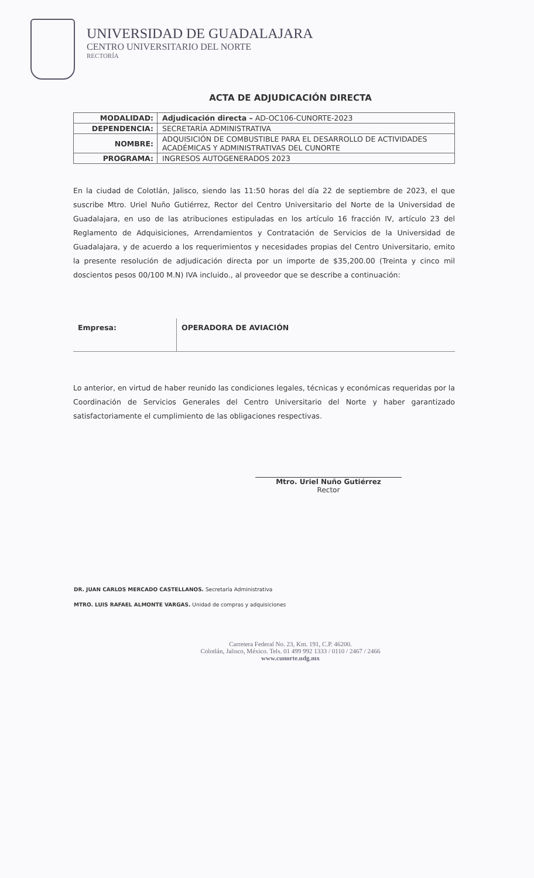UNIVERSIDAD DE GUADALAJARA
CENTRO UNIVERSITARIO DEL NORTE
RECTORÍA
ACTA DE ADJUDICACIÓN DIRECTA
| MODALIDAD: | Adjudicación directa – AD-OC106-CUNORTE-2023 |
| DEPENDENCIA: | SECRETARÍA ADMINISTRATIVA |
| NOMBRE: | ADQUISICIÓN DE COMBUSTIBLE PARA EL DESARROLLO DE ACTIVIDADES ACADÉMICAS Y ADMINISTRATIVAS DEL CUNORTE |
| PROGRAMA: | INGRESOS AUTOGENERADOS 2023 |
En la ciudad de Colotlán, Jalisco, siendo las 11:50 horas del día 22 de septiembre de 2023, el que suscribe Mtro. Uriel Nuño Gutiérrez, Rector del Centro Universitario del Norte de la Universidad de Guadalajara, en uso de las atribuciones estipuladas en los artículo 16 fracción IV, artículo 23 del Reglamento de Adquisiciones, Arrendamientos y Contratación de Servicios de la Universidad de Guadalajara, y de acuerdo a los requerimientos y necesidades propias del Centro Universitario, emito la presente resolución de adjudicación directa por un importe de $35,200.00 (Treinta y cinco mil doscientos pesos 00/100 M.N) IVA incluido., al proveedor que se describe a continuación:
Empresa:
OPERADORA DE AVIACIÓN
Lo anterior, en virtud de haber reunido las condiciones legales, técnicas y económicas requeridas por la Coordinación de Servicios Generales del Centro Universitario del Norte y haber garantizado satisfactoriamente el cumplimiento de las obligaciones respectivas.
Mtro. Uriel Nuño Gutiérrez
Rector
DR. JUAN CARLOS MERCADO CASTELLANOS. Secretaría Administrativa
MTRO. LUIS RAFAEL ALMONTE VARGAS. Unidad de compras y adquisiciones
Carretera Federal No. 23, Km. 191, C.P. 46200.
Colotlán, Jalisco, México. Tels. 01 499 992 1333 / 0110 / 2467 / 2466
www.cunorte.udg.mx